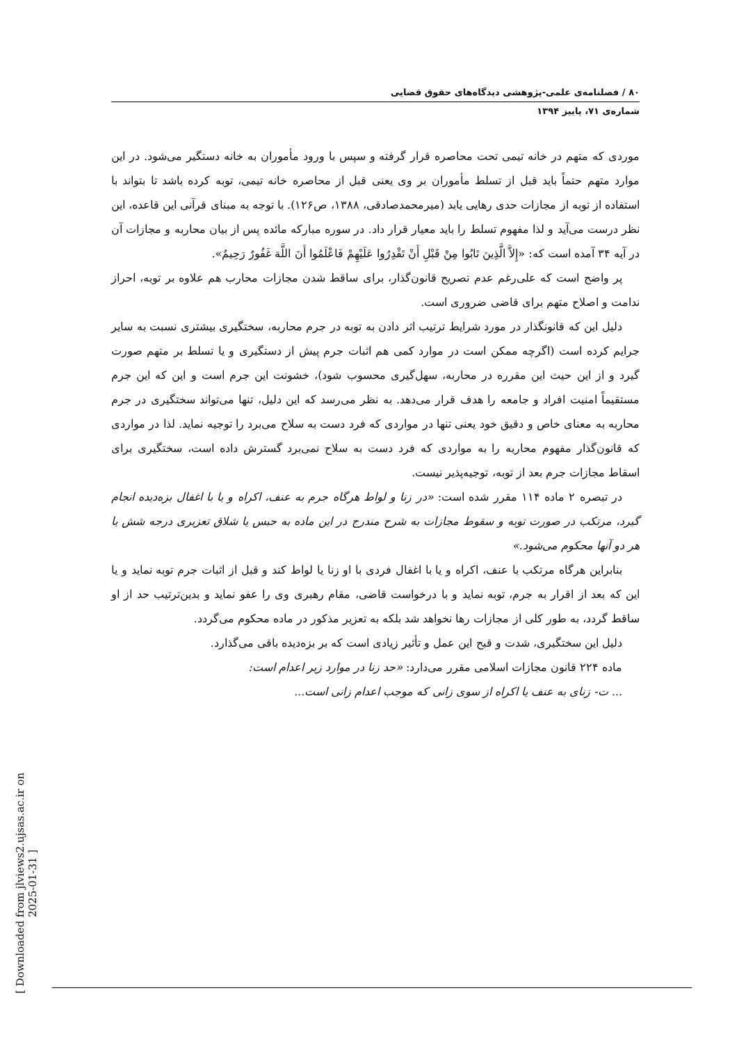[ Downloaded from jlviews2.ujsas.ac.ir on 2025-01-31 ]
۸۰ / فصلنامه‌ی علمی-پژوهشی دیدگاه‌های حقوق قضایی
شماره‌ی ۷۱، پاییز ۱۳۹۴
موردی که متهم در خانه تیمی تحت محاصره قرار گرفته و سپس با ورود مأموران به خانه دستگیر می‌شود. در این موارد متهم حتماً باید قبل از تسلط مأموران بر وی یعنی قبل از محاصره خانه تیمی، توبه کرده باشد تا بتواند با استفاده از توبه از مجازات حدی رهایی یابد (میرمحمدصادقی، ۱۳۸۸، ص۱۲۶). با توجه به مبنای قرآنی این قاعده، این نظر درست می‌آید و لذا مفهوم تسلط را باید معیار قرار داد. در سوره مبارکه مائده پس از بیان محاربه و مجازات آن در آیه ۳۴ آمده است که: «إِلاَّ الَّذِینَ تَابُوا مِنْ قَبْلِ أَنْ تَقْدِرُوا عَلَیْهِمْ فَاعْلَمُوا أَنَ اللَّهَ غَفُورٌ رَحِیمٌ».
پر واضح است که علی‌رغم عدم تصریح قانون‌گذار، برای ساقط شدن مجازات محارب هم علاوه بر توبه، احراز ندامت و اصلاح متهم برای قاضی ضروری است.
دلیل این که قانونگذار در مورد شرایط ترتیب اثر دادن به توبه در جرم محاربه، سختگیری بیشتری نسبت به سایر جرایم کرده است (اگرچه ممکن است در موارد کمی هم اثبات جرم پیش از دستگیری و یا تسلط بر متهم صورت گیرد و از این حیث این مقرره در محاربه، سهل‌گیری محسوب شود)، خشونت این جرم است و این که این جرم مستقیماً امنیت افراد و جامعه را هدف قرار می‌دهد. به نظر می‌رسد که این دلیل، تنها می‌تواند سختگیری در جرم محاربه به معنای خاص و دقیق خود یعنی تنها در مواردی که فرد دست به سلاح می‌برد را توجیه نماید. لذا در مواردی که قانون‌گذار مفهوم محاربه را به مواردی که فرد دست به سلاح نمی‌برد گسترش داده است، سختگیری برای اسقاط مجازات جرم بعد از توبه، توجیه‌پذیر نیست.
در تبصره ۲ ماده ۱۱۴ مقرر شده است: «در زنا و لواط هرگاه جرم به عنف، اکراه و یا با اغفال بزه‌دیده انجام گیرد، مرتکب در صورت توبه و سقوط مجازات به شرح مندرج در این ماده به حبس یا شلاق تعزیری درجه شش یا هر دو آنها محکوم می‌شود.»
بنابراین هرگاه مرتکب با عنف، اکراه و یا با اغفال فردی با او زنا یا لواط کند و قبل از اثبات جرم توبه نماید و یا این که بعد از اقرار به جرم، توبه نماید و با درخواست قاضی، مقام رهبری وی را عفو نماید و بدین‌ترتیب حد از او ساقط گردد، به طور کلی از مجازات رها نخواهد شد بلکه به تعزیر مذکور در ماده محکوم می‌گردد.
دلیل این سختگیری، شدت و قبح این عمل و تأثیر زیادی است که بر بزه‌دیده باقی می‌گذارد.
ماده ۲۲۴ قانون مجازات اسلامی مقرر می‌دارد: «حد زنا در موارد زیر اعدام است:
... ت- زنای به عنف یا اکراه از سوی زانی که موجب اعدام زانی است...